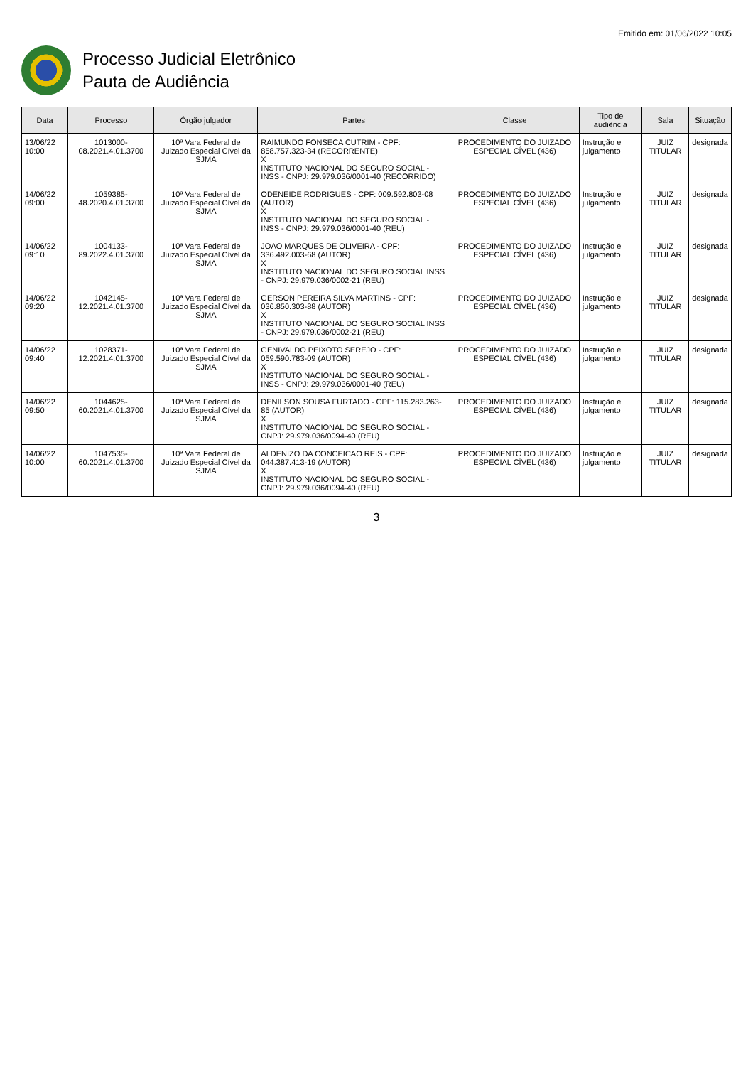Emitido em: 01/06/2022 10:05
Processo Judicial Eletrônico
Pauta de Audiência
| Data | Processo | Órgão julgador | Partes | Classe | Tipo de audiência | Sala | Situação |
| --- | --- | --- | --- | --- | --- | --- | --- |
| 13/06/22 10:00 | 1013000-08.2021.4.01.3700 | 10ª Vara Federal de Juizado Especial Cível da SJMA | RAIMUNDO FONSECA CUTRIM - CPF: 858.757.323-34 (RECORRENTE) X INSTITUTO NACIONAL DO SEGURO SOCIAL - INSS - CNPJ: 29.979.036/0001-40 (RECORRIDO) | PROCEDIMENTO DO JUIZADO ESPECIAL CÍVEL (436) | Instrução e julgamento | JUIZ TITULAR | designada |
| 14/06/22 09:00 | 1059385-48.2020.4.01.3700 | 10ª Vara Federal de Juizado Especial Cível da SJMA | ODENEIDE RODRIGUES - CPF: 009.592.803-08 (AUTOR) X INSTITUTO NACIONAL DO SEGURO SOCIAL - INSS - CNPJ: 29.979.036/0001-40 (REU) | PROCEDIMENTO DO JUIZADO ESPECIAL CÍVEL (436) | Instrução e julgamento | JUIZ TITULAR | designada |
| 14/06/22 09:10 | 1004133-89.2022.4.01.3700 | 10ª Vara Federal de Juizado Especial Cível da SJMA | JOAO MARQUES DE OLIVEIRA - CPF: 336.492.003-68 (AUTOR) X INSTITUTO NACIONAL DO SEGURO SOCIAL INSS - CNPJ: 29.979.036/0002-21 (REU) | PROCEDIMENTO DO JUIZADO ESPECIAL CÍVEL (436) | Instrução e julgamento | JUIZ TITULAR | designada |
| 14/06/22 09:20 | 1042145-12.2021.4.01.3700 | 10ª Vara Federal de Juizado Especial Cível da SJMA | GERSON PEREIRA SILVA MARTINS - CPF: 036.850.303-88 (AUTOR) X INSTITUTO NACIONAL DO SEGURO SOCIAL INSS - CNPJ: 29.979.036/0002-21 (REU) | PROCEDIMENTO DO JUIZADO ESPECIAL CÍVEL (436) | Instrução e julgamento | JUIZ TITULAR | designada |
| 14/06/22 09:40 | 1028371-12.2021.4.01.3700 | 10ª Vara Federal de Juizado Especial Cível da SJMA | GENIVALDO PEIXOTO SEREJO - CPF: 059.590.783-09 (AUTOR) X INSTITUTO NACIONAL DO SEGURO SOCIAL - INSS - CNPJ: 29.979.036/0001-40 (REU) | PROCEDIMENTO DO JUIZADO ESPECIAL CÍVEL (436) | Instrução e julgamento | JUIZ TITULAR | designada |
| 14/06/22 09:50 | 1044625-60.2021.4.01.3700 | 10ª Vara Federal de Juizado Especial Cível da SJMA | DENILSON SOUSA FURTADO - CPF: 115.283.263-85 (AUTOR) X INSTITUTO NACIONAL DO SEGURO SOCIAL - CNPJ: 29.979.036/0094-40 (REU) | PROCEDIMENTO DO JUIZADO ESPECIAL CÍVEL (436) | Instrução e julgamento | JUIZ TITULAR | designada |
| 14/06/22 10:00 | 1047535-60.2021.4.01.3700 | 10ª Vara Federal de Juizado Especial Cível da SJMA | ALDENIZO DA CONCEICAO REIS - CPF: 044.387.413-19 (AUTOR) X INSTITUTO NACIONAL DO SEGURO SOCIAL - CNPJ: 29.979.036/0094-40 (REU) | PROCEDIMENTO DO JUIZADO ESPECIAL CÍVEL (436) | Instrução e julgamento | JUIZ TITULAR | designada |
3